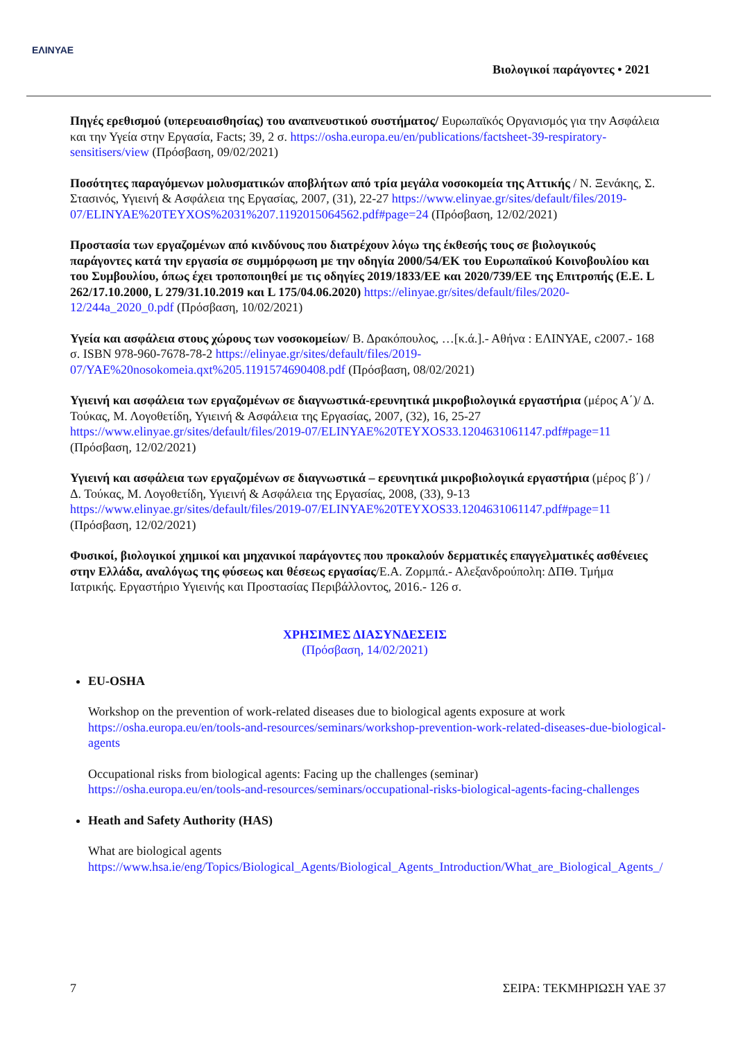ΕΛΙΝΥΑΕ
Βιολογικοί παράγοντες • 2021
Πηγές ερεθισμού (υπερευαισθησίας) του αναπνευστικού συστήματος/ Ευρωπαϊκός Οργανισμός για την Ασφάλεια και την Υγεία στην Εργασία, Facts; 39, 2 σ. https://osha.europa.eu/en/publications/factsheet-39-respiratory-sensitisers/view (Πρόσβαση, 09/02/2021)
Ποσότητες παραγόμενων μολυσματικών αποβλήτων από τρία μεγάλα νοσοκομεία της Αττικής / Ν. Ξενάκης, Σ. Στασινός, Υγιεινή & Ασφάλεια της Εργασίας, 2007, (31), 22-27 https://www.elinyae.gr/sites/default/files/2019-07/ELINYAE%20TEYXOS%2031%207.1192015064562.pdf#page=24 (Πρόσβαση, 12/02/2021)
Προστασία των εργαζομένων από κινδύνους που διατρέχουν λόγω της έκθεσής τους σε βιολογικούς παράγοντες κατά την εργασία σε συμμόρφωση με την οδηγία 2000/54/ΕΚ του Ευρωπαϊκού Κοινοβουλίου και του Συμβουλίου, όπως έχει τροποποιηθεί με τις οδηγίες 2019/1833/ΕΕ και 2020/739/ΕΕ της Επιτροπής (Ε.Ε. L 262/17.10.2000, L 279/31.10.2019 και L 175/04.06.2020) https://elinyae.gr/sites/default/files/2020-12/244a_2020_0.pdf (Πρόσβαση, 10/02/2021)
Υγεία και ασφάλεια στους χώρους των νοσοκομείων/ Β. Δρακόπουλος, …[κ.ά.].- Αθήνα : ΕΛΙΝΥΑΕ, c2007.- 168 σ. ISBN 978-960-7678-78-2 https://elinyae.gr/sites/default/files/2019-07/YAE%20nosokomeia.qxt%205.1191574690408.pdf (Πρόσβαση, 08/02/2021)
Υγιεινή και ασφάλεια των εργαζομένων σε διαγνωστικά-ερευνητικά μικροβιολογικά εργαστήρια (μέρος Α΄)/ Δ. Τούκας, Μ. Λογοθετίδη, Υγιεινή & Ασφάλεια της Εργασίας, 2007, (32), 16, 25-27 https://www.elinyae.gr/sites/default/files/2019-07/ELINYAE%20TEYXOS33.1204631061147.pdf#page=11 (Πρόσβαση, 12/02/2021)
Υγιεινή και ασφάλεια των εργαζομένων σε διαγνωστικά – ερευνητικά μικροβιολογικά εργαστήρια (μέρος β΄) / Δ. Τούκας, Μ. Λογοθετίδη, Υγιεινή & Ασφάλεια της Εργασίας, 2008, (33), 9-13 https://www.elinyae.gr/sites/default/files/2019-07/ELINYAE%20TEYXOS33.1204631061147.pdf#page=11 (Πρόσβαση, 12/02/2021)
Φυσικοί, βιολογικοί χημικοί και μηχανικοί παράγοντες που προκαλούν δερματικές επαγγελματικές ασθένειες στην Ελλάδα, αναλόγως της φύσεως και θέσεως εργασίας/Ε.Α. Ζορμπά.- Αλεξανδρούπολη: ΔΠΘ. Τμήμα Ιατρικής. Εργαστήριο Υγιεινής και Προστασίας Περιβάλλοντος, 2016.- 126 σ.
ΧΡΗΣΙΜΕΣ ΔΙΑΣΥΝΔΕΣΕΙΣ
(Πρόσβαση, 14/02/2021)
EU-OSHA
Workshop on the prevention of work-related diseases due to biological agents exposure at work
https://osha.europa.eu/en/tools-and-resources/seminars/workshop-prevention-work-related-diseases-due-biological-agents
Occupational risks from biological agents: Facing up the challenges (seminar)
https://osha.europa.eu/en/tools-and-resources/seminars/occupational-risks-biological-agents-facing-challenges
Heath and Safety Authority (HAS)
What are biological agents
https://www.hsa.ie/eng/Topics/Biological_Agents/Biological_Agents_Introduction/What_are_Biological_Agents_/
7 ΣΕΙΡΑ: ΤΕΚΜΗΡΙΩΣΗ ΥΑΕ 37